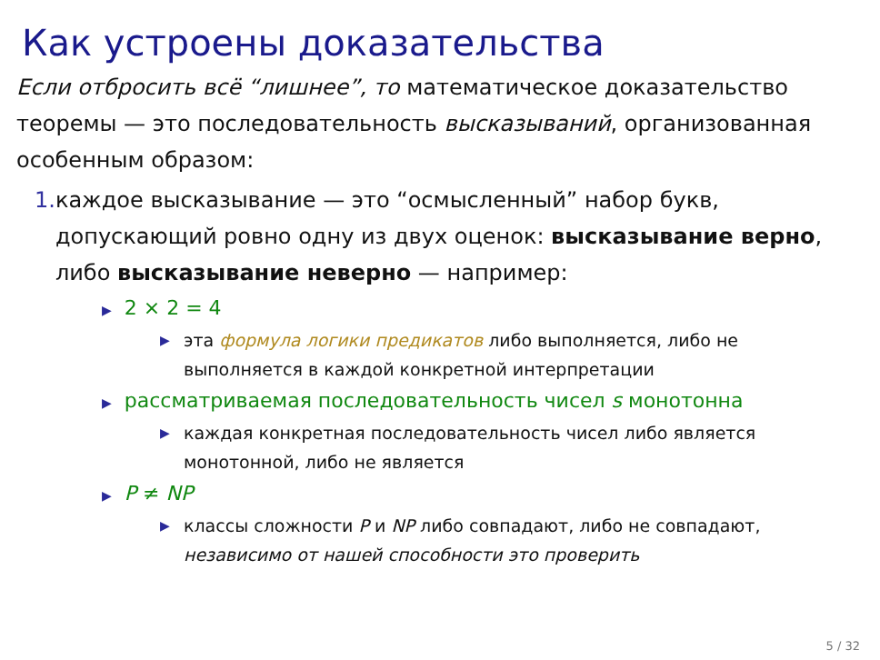Как устроены доказательства
Если отбросить всё “лишнее”, то математическое доказательство теоремы — это последовательность высказываний, организованная особенным образом:
1. каждое высказывание — это “осмысленный” набор букв, допускающий ровно одну из двух оценок: высказывание верно, либо высказывание неверно — например:
▶ 2 × 2 = 4
▶ эта формула логики предикатов либо выполняется, либо не выполняется в каждой конкретной интерпретации
▶ рассматриваемая последовательность чисел s монотонна
▶ каждая конкретная последовательность чисел либо является монотонной, либо не является
▶ P ≠ NP
▶ классы сложности P и NP либо совпадают, либо не совпадают, независимо от нашей способности это проверить
5 / 32